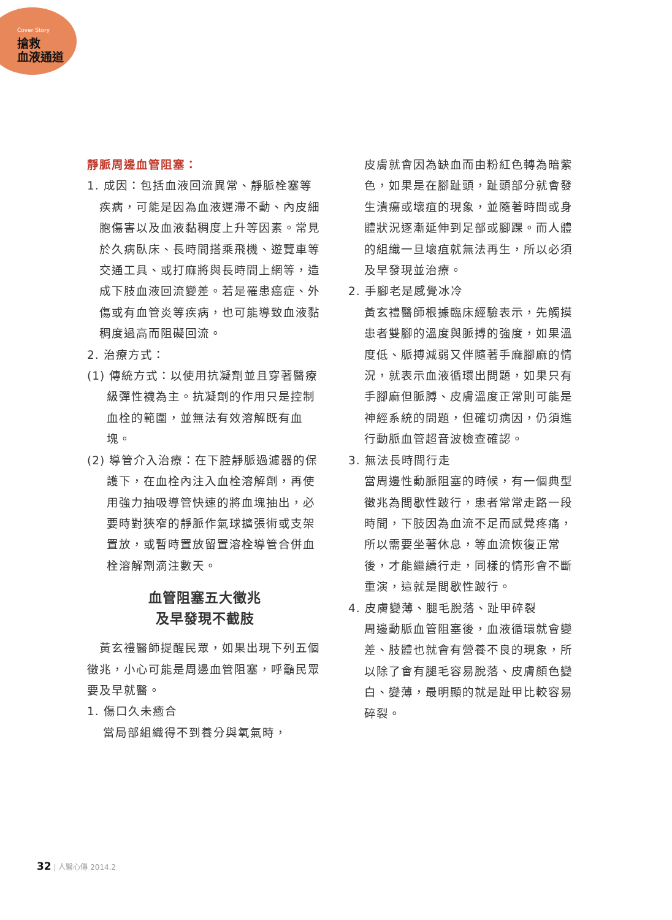Cover Story
搶救
血液通道
靜脈周邊血管阻塞：
1. 成因：包括血液回流異常、靜脈栓塞等疾病，可能是因為血液遲滯不動、內皮細胞傷害以及血液黏稠度上升等因素。常見於久病臥床、長時間搭乘飛機、遊覽車等交通工具、或打麻將與長時間上網等，造成下肢血液回流變差。若是罹患癌症、外傷或有血管炎等疾病，也可能導致血液黏稠度過高而阻礙回流。
2. 治療方式：
(1) 傳統方式：以使用抗凝劑並且穿著醫療級彈性襪為主。抗凝劑的作用只是控制血栓的範圍，並無法有效溶解既有血塊。
(2) 導管介入治療：在下腔靜脈過濾器的保護下，在血栓內注入血栓溶解劑，再使用強力抽吸導管快速的將血塊抽出，必要時對狹窄的靜脈作氣球擴張術或支架置放，或暫時置放留置溶栓導管合併血栓溶解劑滴注數天。
血管阻塞五大徵兆
及早發現不截肢
　黃玄禮醫師提醒民眾，如果出現下列五個徵兆，小心可能是周邊血管阻塞，呼籲民眾要及早就醫。
1. 傷口久未癒合
當局部組織得不到養分與氧氣時，
皮膚就會因為缺血而由粉紅色轉為暗紫色，如果是在腳趾頭，趾頭部分就會發生潰瘍或壞疽的現象，並隨著時間或身體狀況逐漸延伸到足部或腳踝。而人體的組織一旦壞疽就無法再生，所以必須及早發現並治療。
2. 手腳老是感覺冰冷
黃玄禮醫師根據臨床經驗表示，先觸摸患者雙腳的溫度與脈搏的強度，如果溫度低、脈搏減弱又伴隨著手麻腳麻的情況，就表示血液循環出問題，如果只有手腳麻但脈膊、皮膚溫度正常則可能是神經系統的問題，但確切病因，仍須進行動脈血管超音波檢查確認。
3. 無法長時間行走
當周邊性動脈阻塞的時候，有一個典型徵兆為間歇性跛行，患者常常走路一段時間，下肢因為血流不足而感覺疼痛，所以需要坐著休息，等血流恢復正常後，才能繼續行走，同樣的情形會不斷重演，這就是間歇性跛行。
4. 皮膚變薄、腿毛脫落、趾甲碎裂
周邊動脈血管阻塞後，血液循環就會變差、肢體也就會有營養不良的現象，所以除了會有腿毛容易脫落、皮膚顏色變白、變薄，最明顯的就是趾甲比較容易碎裂。
32 | 人醫心傳 2014.2